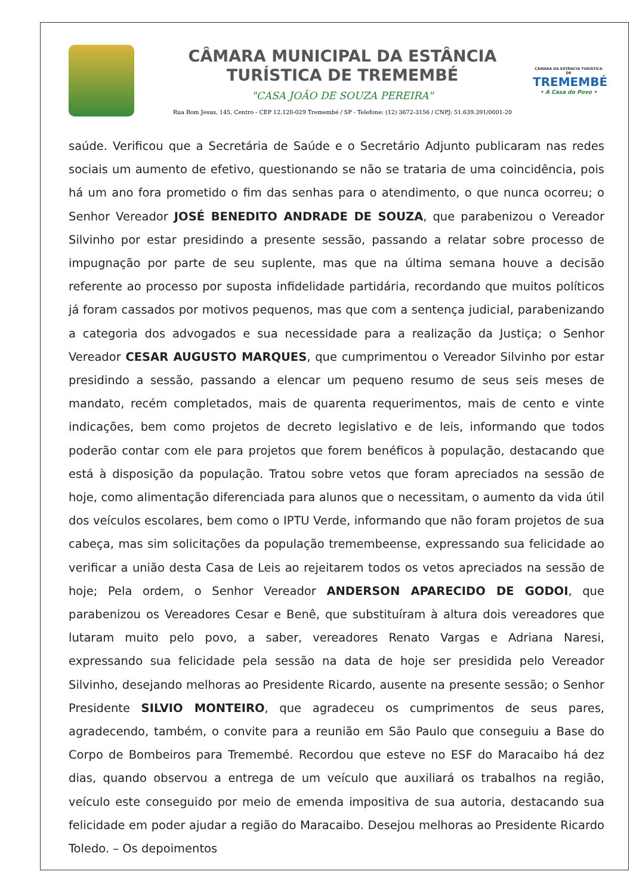CÂMARA MUNICIPAL DA ESTÂNCIA
TURÍSTICA DE TREMEMBÉ
"CASA JOÃO DE SOUZA PEREIRA"
Rua Bom Jesus, 145, Centro - CEP 12.120-029 Tremembé / SP - Telefone: (12) 3672-3156 / CNPJ: 51.639.391/0001-20
CÂMARA DA ESTÂNCIA TURÍSTICA DE
TREMEMBÉ
• A Casa do Povo •
saúde. Verificou que a Secretária de Saúde e o Secretário Adjunto publicaram nas redes sociais um aumento de efetivo, questionando se não se trataria de uma coincidência, pois há um ano fora prometido o fim das senhas para o atendimento, o que nunca ocorreu; o Senhor Vereador JOSÉ BENEDITO ANDRADE DE SOUZA, que parabenizou o Vereador Silvinho por estar presidindo a presente sessão, passando a relatar sobre processo de impugnação por parte de seu suplente, mas que na última semana houve a decisão referente ao processo por suposta infidelidade partidária, recordando que muitos políticos já foram cassados por motivos pequenos, mas que com a sentença judicial, parabenizando a categoria dos advogados e sua necessidade para a realização da Justiça; o Senhor Vereador CESAR AUGUSTO MARQUES, que cumprimentou o Vereador Silvinho por estar presidindo a sessão, passando a elencar um pequeno resumo de seus seis meses de mandato, recém completados, mais de quarenta requerimentos, mais de cento e vinte indicações, bem como projetos de decreto legislativo e de leis, informando que todos poderão contar com ele para projetos que forem benéficos à população, destacando que está à disposição da população. Tratou sobre vetos que foram apreciados na sessão de hoje, como alimentação diferenciada para alunos que o necessitam, o aumento da vida útil dos veículos escolares, bem como o IPTU Verde, informando que não foram projetos de sua cabeça, mas sim solicitações da população tremembeense, expressando sua felicidade ao verificar a união desta Casa de Leis ao rejeitarem todos os vetos apreciados na sessão de hoje; Pela ordem, o Senhor Vereador ANDERSON APARECIDO DE GODOI, que parabenizou os Vereadores Cesar e Benê, que substituíram à altura dois vereadores que lutaram muito pelo povo, a saber, vereadores Renato Vargas e Adriana Naresi, expressando sua felicidade pela sessão na data de hoje ser presidida pelo Vereador Silvinho, desejando melhoras ao Presidente Ricardo, ausente na presente sessão; o Senhor Presidente SILVIO MONTEIRO, que agradeceu os cumprimentos de seus pares, agradecendo, também, o convite para a reunião em São Paulo que conseguiu a Base do Corpo de Bombeiros para Tremembé. Recordou que esteve no ESF do Maracaibo há dez dias, quando observou a entrega de um veículo que auxiliará os trabalhos na região, veículo este conseguido por meio de emenda impositiva de sua autoria, destacando sua felicidade em poder ajudar a região do Maracaibo. Desejou melhoras ao Presidente Ricardo Toledo. – Os depoimentos